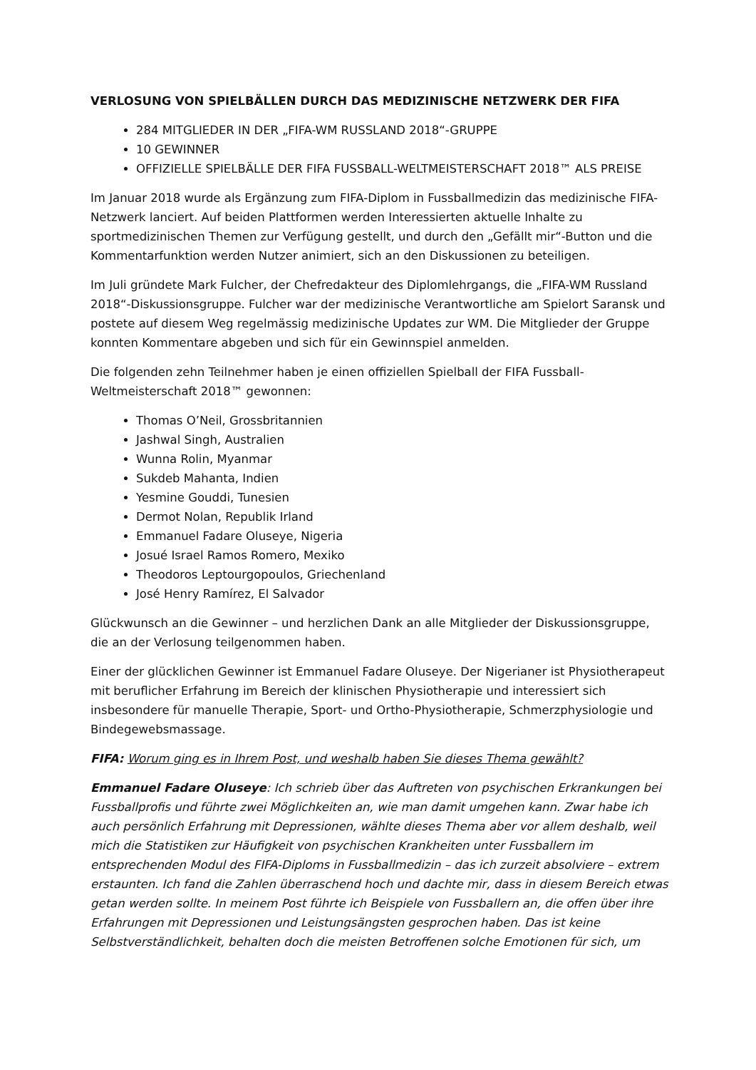VERLOSUNG VON SPIELBÄLLEN DURCH DAS MEDIZINISCHE NETZWERK DER FIFA
284 MITGLIEDER IN DER „FIFA-WM RUSSLAND 2018“-GRUPPE
10 GEWINNER
OFFIZIELLE SPIELBÄLLE DER FIFA FUSSBALL-WELTMEISTERSCHAFT 2018™ ALS PREISE
Im Januar 2018 wurde als Ergänzung zum FIFA-Diplom in Fussballmedizin das medizinische FIFA-Netzwerk lanciert. Auf beiden Plattformen werden Interessierten aktuelle Inhalte zu sportmedizinischen Themen zur Verfügung gestellt, und durch den „Gefällt mir“-Button und die Kommentarfunktion werden Nutzer animiert, sich an den Diskussionen zu beteiligen.
Im Juli gründete Mark Fulcher, der Chefredakteur des Diplomlehrgangs, die „FIFA-WM Russland 2018“-Diskussionsgruppe. Fulcher war der medizinische Verantwortliche am Spielort Saransk und postete auf diesem Weg regelmässig medizinische Updates zur WM. Die Mitglieder der Gruppe konnten Kommentare abgeben und sich für ein Gewinnspiel anmelden.
Die folgenden zehn Teilnehmer haben je einen offiziellen Spielball der FIFA Fussball-Weltmeisterschaft 2018™ gewonnen:
Thomas O’Neil, Grossbritannien
Jashwal Singh, Australien
Wunna Rolin, Myanmar
Sukdeb Mahanta, Indien
Yesmine Gouddi, Tunesien
Dermot Nolan, Republik Irland
Emmanuel Fadare Oluseye, Nigeria
Josué Israel Ramos Romero, Mexiko
Theodoros Leptourgopoulos, Griechenland
José Henry Ramírez, El Salvador
Glückwunsch an die Gewinner – und herzlichen Dank an alle Mitglieder der Diskussionsgruppe, die an der Verlosung teilgenommen haben.
Einer der glücklichen Gewinner ist Emmanuel Fadare Oluseye. Der Nigerianer ist Physiotherapeut mit beruflicher Erfahrung im Bereich der klinischen Physiotherapie und interessiert sich insbesondere für manuelle Therapie, Sport- und Ortho-Physiotherapie, Schmerzphysiologie und Bindegewebsmassage.
FIFA: Worum ging es in Ihrem Post, und weshalb haben Sie dieses Thema gewählt?
Emmanuel Fadare Oluseye: Ich schrieb über das Auftreten von psychischen Erkrankungen bei Fussballprofis und führte zwei Möglichkeiten an, wie man damit umgehen kann. Zwar habe ich auch persönlich Erfahrung mit Depressionen, wählte dieses Thema aber vor allem deshalb, weil mich die Statistiken zur Häufigkeit von psychischen Krankheiten unter Fussballern im entsprechenden Modul des FIFA-Diploms in Fussballmedizin – das ich zurzeit absolviere – extrem erstaunten. Ich fand die Zahlen überraschend hoch und dachte mir, dass in diesem Bereich etwas getan werden sollte. In meinem Post führte ich Beispiele von Fussballern an, die offen über ihre Erfahrungen mit Depressionen und Leistungsängsten gesprochen haben. Das ist keine Selbstverständlichkeit, behalten doch die meisten Betroffenen solche Emotionen für sich, um